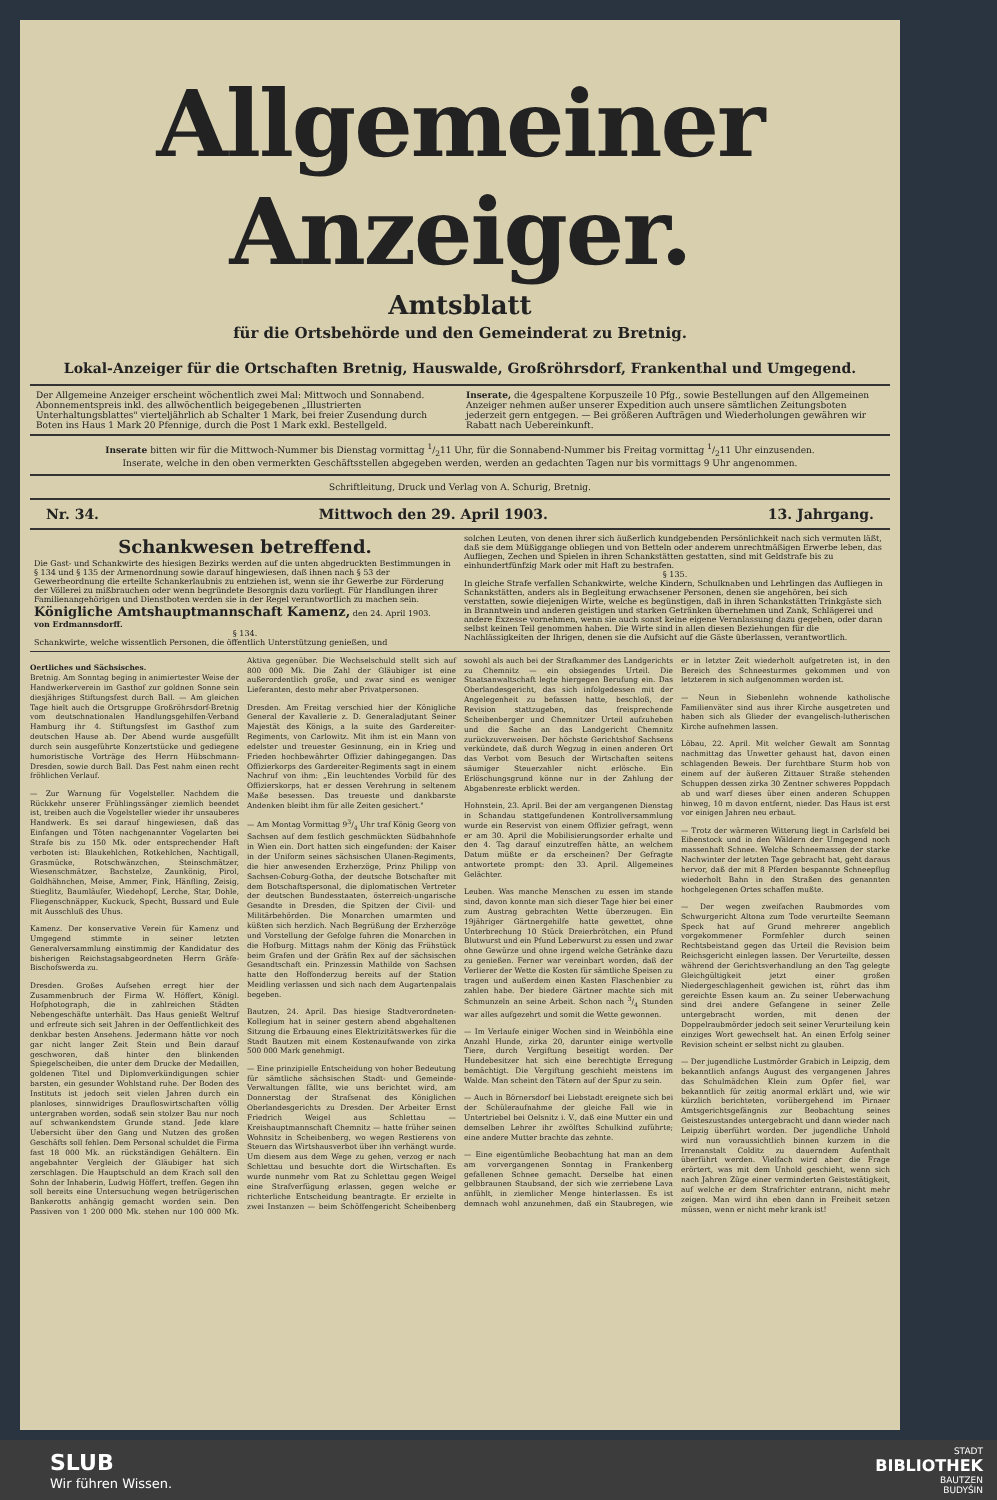Allgemeiner Anzeiger.
Amtsblatt
für die Ortsbehörde und den Gemeinderat zu Bretnig.
Lokal-Anzeiger für die Ortschaften Bretnig, Hauswalde, Großröhrsdorf, Frankenthal und Umgegend.
Der Allgemeine Anzeiger erscheint wöchentlich zwei Mal: Mittwoch und Sonnabend. Abonnementspreis inkl. des allwöchentlich beigegebenen „Illustrierten Unterhaltungsblattes" vierteljährlich ab Schalter 1 Mark, bei freier Zusendung durch Boten ins Haus 1 Mark 20 Pfennige, durch die Post 1 Mark exkl. Bestellgeld.
Inserate, die 4gespaltene Korpuszeile 10 Pfg., sowie Bestellungen auf den Allgemeinen Anzeiger nehmen außer unserer Expedition auch unsere sämtlichen Zeitungsboten jederzeit gern entgegen. — Bei größeren Aufträgen und Wiederholungen gewähren wir Rabatt nach Uebereinkunft.
Inserate bitten wir für die Mittwoch-Nummer bis Dienstag vormittag 1/211 Uhr, für die Sonnabend-Nummer bis Freitag vormittag 1/211 Uhr einzusenden.
Inserate, welche in den oben vermerkten Geschäftsstellen abgegeben werden, werden an gedachten Tagen nur bis vormittags 9 Uhr angenommen.
Schriftleitung, Druck und Verlag von A. Schurig, Bretnig.
Nr. 34. Mittwoch den 29. April 1903. 13. Jahrgang.
Schankwesen betreffend.
Die Gast- und Schankwirte des hiesigen Bezirks werden auf die unten abgedruckten Bestimmungen in § 134 und § 135 der Armenordnung sowie darauf hingewiesen, daß ihnen nach § 53 der Gewerbeordnung die erteilte Schankerlaubnis zu entziehen ist, wenn sie ihr Gewerbe zur Förderung der Völlerei zu mißbrauchen oder wenn begründete Besorgnis dazu vorliegt. Für Handlungen ihrer Familienangehörigen und Dienstboten werden sie in der Regel verantwortlich zu machen sein.
Königliche Amtshauptmannschaft Kamenz, den 24. April 1903.
von Erdmannsdorff.
§ 134.Schankwirte, welche wissentlich Personen, die öffentlich Unterstützung genießen, und
solchen Leuten, von denen ihrer sich äußerlich kundgebenden Persönlichkeit nach sich vermuten läßt, daß sie dem Müßiggange obliegen und von Betteln oder anderem unrechtmäßigen Erwerbe leben, das Aufliegen, Zechen und Spielen in ihren Schankstätten gestatten, sind mit Geldstrafe bis zu einhundertfünfzig Mark oder mit Haft zu bestrafen.§ 135.In gleiche Strafe verfallen Schankwirte, welche Kindern, Schulknaben und Lehrlingen das Aufliegen in Schankstätten, anders als in Begleitung erwachsener Personen, denen sie angehören, bei sich verstatten, sowie diejenigen Wirte, welche es begünstigen, daß in ihren Schankstätten Trinkgäste sich in Branntwein und anderen geistigen und starken Getränken übernehmen und Zank, Schlägerei und andere Exzesse vornehmen, wenn sie auch sonst keine eigene Veranlassung dazu gegeben, oder daran selbst keinen Teil genommen haben. Die Wirte sind in allen diesen Beziehungen für die Nachlässigkeiten der Ihrigen, denen sie die Aufsicht auf die Gäste überlassen, verantwortlich.
Oertliches und Sächsisches.
Bretnig. Am Sonntag beging in animiertester Weise der Handwerkerverein im Gasthof zur goldnen Sonne sein diesjähriges Stiftungsfest durch Ball. — Am gleichen Tage hielt auch die Ortsgruppe Großröhrsdorf-Bretnig vom deutschnationalen Handlungsgehilfen-Verband Hamburg ihr 4. Stiftungsfest im Gasthof zum deutschen Hause ab. Der Abend wurde ausgefüllt durch sein ausgeführte Konzertstücke und gediegene humoristische Vorträge des Herrn Hübschmann-Dresden, sowie durch Ball. Das Fest nahm einen recht fröhlichen Verlauf.
— Zur Warnung für Vogelsteller. Nachdem die Rückkehr unserer Frühlingssänger ziemlich beendet ist, treiben auch die Vogelsteller wieder ihr unsauberes Handwerk. Es sei darauf hingewiesen, daß das Einfangen und Töten nachgenannter Vogelarten bei Strafe bis zu 150 Mk. oder entsprechender Haft verboten ist: Blaukehlchen, Rotkehlchen, Nachtigall, Grasmücke, Rotschwänzchen, Steinschmätzer, Wiesenschmätzer, Bachstelze, Zaunkönig, Pirol, Goldhähnchen, Meise, Ammer, Fink, Hänfling, Zeisig, Stieglitz, Baumläufer, Wiedehopf, Lerche, Star, Dohle, Fliegenschnäpper, Kuckuck, Specht, Bussard und Eule mit Ausschluß des Uhus.
Kamenz. Der konservative Verein für Kamenz und Umgegend stimmte in seiner letzten Generalversammlung einstimmig der Kandidatur des bisherigen Reichstagsabgeordneten Herrn Gräfe-Bischofswerda zu.
Dresden. Großes Aufsehen erregt hier der Zusammenbruch der Firma W. Höffert, Königl. Hofphotograph, die in zahlreichen Städten Nebengeschäfte unterhält. Das Haus genießt Weltruf und erfreute sich seit Jahren in der Oeffentlichkeit des denkbar besten Ansehens. Jedermann hätte vor noch gar nicht langer Zeit Stein und Bein darauf geschworen, daß hinter den blinkenden Spiegelscheiben, die unter dem Drucke der Medaillen, goldenen Titel und Diplomverkündigungen schier barsten, ein gesunder Wohlstand ruhe. Der Boden des Instituts ist jedoch seit vielen Jahren durch ein planloses, sinnwidriges Draufloswirtschaften völlig untergraben worden, sodaß sein stolzer Bau nur noch auf schwankendstem Grunde stand. Jede klare Uebersicht über den Gang und Nutzen des großen Geschäfts soll fehlen. Dem Personal schuldet die Firma fast 18 000 Mk. an rückständigen Gehältern. Ein angebahnter Vergleich der Gläubiger hat sich zerschlagen. Die Hauptschuld an dem Krach soll den Sohn der Inhaberin, Ludwig Höffert, treffen. Gegen ihn soll bereits eine Untersuchung wegen betrügerischen Bankerotts anhängig gemacht worden sein. Den Passiven von 1 200 000 Mk. stehen nur 100 000 Mk. Aktiva gegenüber. Die Wechselschuld stellt sich auf 800 000 Mk. Die Zahl der Gläubiger ist eine außerordentlich große, und zwar sind es weniger Lieferanten, desto mehr aber Privatpersonen.
Dresden. Am Freitag verschied hier der Königliche General der Kavallerie z. D. Generaladjutant Seiner Majestät des Königs, a la suite des Gardereiter-Regiments, von Carlowitz. Mit ihm ist ein Mann von edelster und treuester Gesinnung, ein in Krieg und Frieden hochbewährter Offizier dahingegangen. Das Offizierkorps des Gardereiter-Regiments sagt in einem Nachruf von ihm: „Ein leuchtendes Vorbild für des Offizierskorps, hat er dessen Verehrung in seltenem Maße besessen. Das treueste und dankbarste Andenken bleibt ihm für alle Zeiten gesichert."
— Am Montag Vormittag 93/4 Uhr traf König Georg von Sachsen auf dem festlich geschmückten Südbahnhofe in Wien ein. Dort hatten sich eingefunden: der Kaiser in der Uniform seines sächsischen Ulanen-Regiments, die hier anwesenden Erzherzöge, Prinz Philipp von Sachsen-Coburg-Gotha, der deutsche Botschafter mit dem Botschaftspersonal, die diplomatischen Vertreter der deutschen Bundesstaaten, österreich-ungarische Gesandte in Dresden, die Spitzen der Civil- und Militärbehörden. Die Monarchen umarmten und küßten sich herzlich. Nach Begrüßung der Erzherzöge und Vorstellung der Gefolge fuhren die Monarchen in die Hofburg. Mittags nahm der König das Frühstück beim Grafen und der Gräfin Rex auf der sächsischen Gesandtschaft ein. Prinzessin Mathilde von Sachsen hatte den Hoffonderzug bereits auf der Station Meidling verlassen und sich nach dem Augartenpalais begeben.
Bautzen, 24. April. Das hiesige Stadtverordneten-Kollegium hat in seiner gestern abend abgehaltenen Sitzung die Erbauung eines Elektrizitätswerkes für die Stadt Bautzen mit einem Kostenaufwande von zirka 500 000 Mark genehmigt.
— Eine prinzipielle Entscheidung von hoher Bedeutung für sämtliche sächsischen Stadt- und Gemeinde-Verwaltungen fällte, wie uns berichtet wird, am Donnerstag der Strafsenat des Königlichen Oberlandesgerichts zu Dresden. Der Arbeiter Ernst Friedrich Weigel aus Schlettau — Kreishauptmannschaft Chemnitz — hatte früher seinen Wohnsitz in Scheibenberg, wo wegen Restierens von Steuern das Wirtshausverbot über ihn verhängt wurde. Um diesem aus dem Wege zu gehen, verzog er nach Schlettau und besuchte dort die Wirtschaften. Es wurde nunmehr vom Rat zu Schlettau gegen Weigel eine Strafverfügung erlassen, gegen welche er richterliche Entscheidung beantragte. Er erzielte in zwei Instanzen — beim Schöffengericht Scheibenberg sowohl als auch bei der Strafkammer des Landgerichts zu Chemnitz — ein obsiegendes Urteil. Die Staatsanwaltschaft legte hiergegen Berufung ein. Das Oberlandesgericht, das sich infolgedessen mit der Angelegenheit zu befassen hatte, beschloß, der Revision stattzugeben, das freisprechende Scheibenberger und Chemnitzer Urteil aufzuheben und die Sache an das Landgericht Chemnitz zurückzuverweisen. Der höchste Gerichtshof Sachsens verkündete, daß durch Wegzug in einen anderen Ort das Verbot vom Besuch der Wirtschaften seitens säumiger Steuerzahler nicht erlösche. Ein Erlöschungsgrund könne nur in der Zahlung der Abgabenreste erblickt werden.
Hohnstein, 23. April. Bei der am vergangenen Dienstag in Schandau stattgefundenen Kontrollversammlung wurde ein Reservist von einem Offizier gefragt, wenn er am 30. April die Mobilisierungsorder erhalte und den 4. Tag darauf einzutreffen hätte, an welchem Datum müßte er da erscheinen? Der Gefragte antwortete prompt: den 33. April. Allgemeines Gelächter.
Leuben. Was manche Menschen zu essen im stande sind, davon konnte man sich dieser Tage hier bei einer zum Austrag gebrachten Wette überzeugen. Ein 19jähriger Gärtnergehilfe hatte gewettet, ohne Unterbrechung 10 Stück Dreierbrötchen, ein Pfund Blutwurst und ein Pfund Leberwurst zu essen und zwar ohne Gewürze und ohne irgend welche Getränke dazu zu genießen. Ferner war vereinbart worden, daß der Verlierer der Wette die Kosten für sämtliche Speisen zu tragen und außerdem einen Kasten Flaschenbier zu zahlen habe. Der biedere Gärtner machte sich mit Schmunzeln an seine Arbeit. Schon nach 3/4 Stunden war alles aufgezehrt und somit die Wette gewonnen.
— Im Verlaufe einiger Wochen sind in Weinböhla eine Anzahl Hunde, zirka 20, darunter einige wertvolle Tiere, durch Vergiftung beseitigt worden. Der Hundebesitzer hat sich eine berechtigte Erregung bemächtigt. Die Vergiftung geschieht meistens im Walde. Man scheint den Tätern auf der Spur zu sein.
— Auch in Börnersdorf bei Liebstadt ereignete sich bei der Schüleraufnahme der gleiche Fall wie in Untertriebel bei Oelsnitz i. V., daß eine Mutter ein und demselben Lehrer ihr zwölftes Schulkind zuführte; eine andere Mutter brachte das zehnte.
— Eine eigentümliche Beobachtung hat man an dem am vorvergangenen Sonntag in Frankenberg gefallenen Schnee gemacht. Derselbe hat einen gelbbraunen Staubsand, der sich wie zerriebene Lava anfühlt, in ziemlicher Menge hinterlassen. Es ist demnach wohl anzunehmen, daß ein Staubregen, wie er in letzter Zeit wiederholt aufgetreten ist, in den Bereich des Schneesturmes gekommen und von letzterem in sich aufgenommen worden ist.
— Neun in Siebenlehn wohnende katholische Familienväter sind aus ihrer Kirche ausgetreten und haben sich als Glieder der evangelisch-lutherischen Kirche aufnehmen lassen.
Löbau, 22. April. Mit welcher Gewalt am Sonntag nachmittag das Unwetter gehaust hat, davon einen schlagenden Beweis. Der furchtbare Sturm hob von einem auf der äußeren Zittauer Straße stehenden Schuppen dessen zirka 30 Zentner schweres Poppdach ab und warf dieses über einen anderen Schuppen hinweg, 10 m davon entfernt, nieder. Das Haus ist erst vor einigen Jahren neu erbaut.
— Trotz der wärmeren Witterung liegt in Carlsfeld bei Eibenstock und in den Wäldern der Umgegend noch massenhaft Schnee. Welche Schneemassen der starke Nachwinter der letzten Tage gebracht hat, geht daraus hervor, daß der mit 8 Pferden bespannte Schneepflug wiederholt Bahn in den Straßen des genannten hochgelegenen Ortes schaffen mußte.
— Der wegen zweifachen Raubmordes vom Schwurgericht Altona zum Tode verurteilte Seemann Speck hat auf Grund mehrerer angeblich vorgekommener Formfehler durch seinen Rechtsbeistand gegen das Urteil die Revision beim Reichsgericht einlegen lassen. Der Verurteilte, dessen während der Gerichtsverhandlung an den Tag gelegte Gleichgültigkeit jetzt einer großen Niedergeschlagenheit gewichen ist, rührt das ihm gereichte Essen kaum an. Zu seiner Ueberwachung sind drei andere Gefangene in seiner Zelle untergebracht worden, mit denen der Doppelraubmörder jedoch seit seiner Verurteilung kein einziges Wort gewechselt hat. An einen Erfolg seiner Revision scheint er selbst nicht zu glauben.
— Der jugendliche Lustmörder Grabich in Leipzig, dem bekanntlich anfangs August des vergangenen Jahres das Schulmädchen Klein zum Opfer fiel, war bekanntlich für zeitig anormal erklärt und, wie wir kürzlich berichteten, vorübergehend im Pirnaer Amtsgerichtsgefängnis zur Beobachtung seines Geisteszustandes untergebracht und dann wieder nach Leipzig überführt worden. Der jugendliche Unhold wird nun voraussichtlich binnen kurzem in die Irrenanstalt Colditz zu dauerndem Aufenthalt überführt werden. Vielfach wird aber die Frage erörtert, was mit dem Unhold geschieht, wenn sich nach Jahren Züge einer verminderten Geistestätigkeit, auf welche er dem Strafrichter entrann, nicht mehr zeigen. Man wird ihn eben dann in Freiheit setzen müssen, wenn er nicht mehr krank ist!
SLUB
Wir führen Wissen.
STADT
BIBLIOTHEK
BAUTZEN
BUDYŠIN